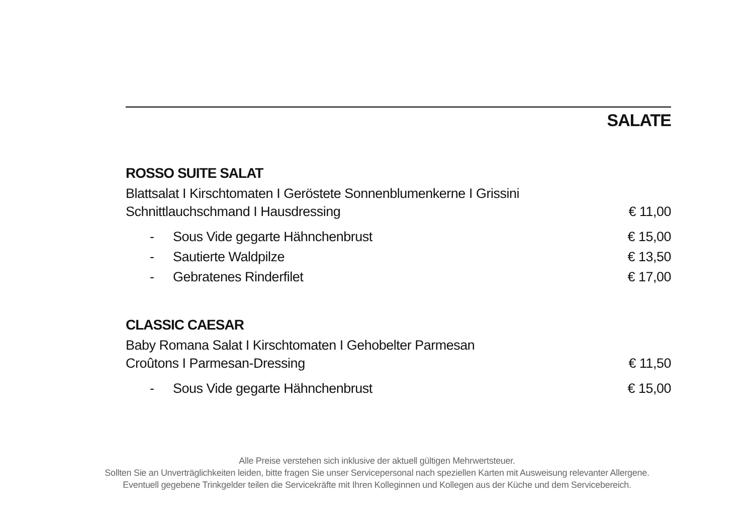SALATE
ROSSO SUITE SALAT
Blattsalat I Kirschtomaten I Geröstete Sonnenblumenkerne I Grissini
Schnittlauchschmand I Hausdressing € 11,00
- Sous Vide gegarte Hähnchenbrust € 15,00
- Sautierte Waldpilze € 13,50
- Gebratenes Rinderfilet € 17,00
CLASSIC CAESAR
Baby Romana Salat I Kirschtomaten I Gehobelter Parmesan
Croûtons I Parmesan-Dressing € 11,50
- Sous Vide gegarte Hähnchenbrust € 15,00
Alle Preise verstehen sich inklusive der aktuell gültigen Mehrwertsteuer.
Sollten Sie an Unverträglichkeiten leiden, bitte fragen Sie unser Servicepersonal nach speziellen Karten mit Ausweisung relevanter Allergene.
Eventuell gegebene Trinkgelder teilen die Servicekräfte mit Ihren Kolleginnen und Kollegen aus der Küche und dem Servicebereich.